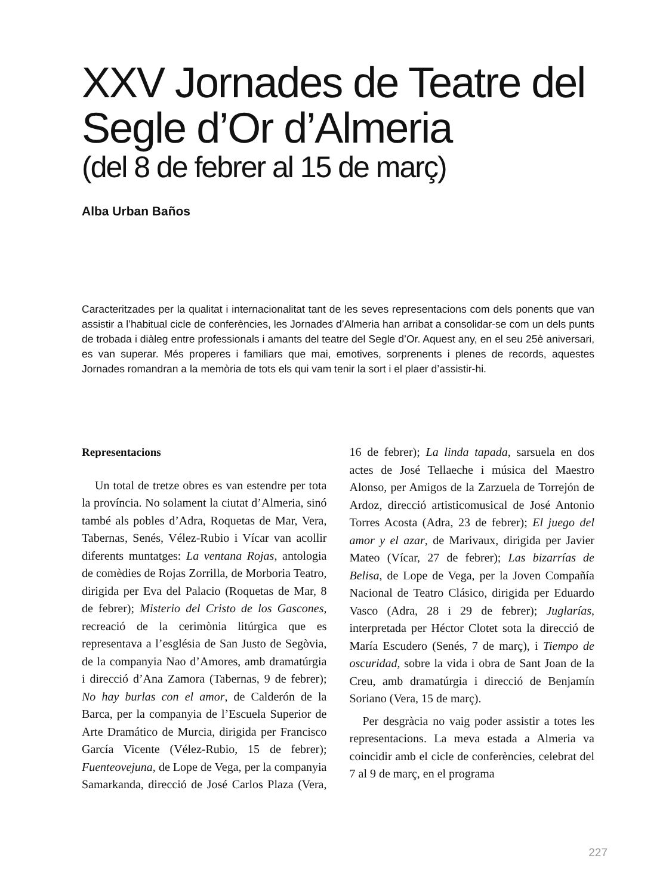XXV Jornades de Teatre del Segle d’Or d’Almeria
(del 8 de febrer al 15 de març)
Alba Urban Baños
Caracteritzades per la qualitat i internacionalitat tant de les seves representacions com dels ponents que van assistir a l’habitual cicle de conferències, les Jornades d’Almeria han arribat a consolidar-se com un dels punts de trobada i diàleg entre professionals i amants del teatre del Segle d’Or. Aquest any, en el seu 25è aniversari, es van superar. Més properes i familiars que mai, emotives, sorprenents i plenes de records, aquestes Jornades romandran a la memòria de tots els qui vam tenir la sort i el plaer d’assistir-hi.
Representacions
Un total de tretze obres es van estendre per tota la província. No solament la ciutat d’Almeria, sinó també als pobles d’Adra, Roquetas de Mar, Vera, Tabernas, Senés, Vélez-Rubio i Vícar van acollir diferents muntatges: La ventana Rojas, antologia de comèdies de Rojas Zorrilla, de Morboria Teatro, dirigida per Eva del Palacio (Roquetas de Mar, 8 de febrer); Misterio del Cristo de los Gascones, recreació de la cerimònia litúrgica que es representava a l’església de San Justo de Segòvia, de la companyia Nao d’Amores, amb dramatúrgia i direcció d’Ana Zamora (Tabernas, 9 de febrer); No hay burlas con el amor, de Calderón de la Barca, per la companyia de l’Escuela Superior de Arte Dramático de Murcia, dirigida per Francisco García Vicente (Vélez-Rubio, 15 de febrer); Fuenteovejuna, de Lope de Vega, per la companyia Samarkanda, direcció de José Carlos Plaza (Vera, 16 de febrer); La linda tapada, sarsuela en dos actes de José Tellaeche i música del Maestro Alonso, per Amigos de la Zarzuela de Torrejón de Ardoz, direcció artisticomusical de José Antonio Torres Acosta (Adra, 23 de febrer); El juego del amor y el azar, de Marivaux, dirigida per Javier Mateo (Vícar, 27 de febrer); Las bizarrías de Belisa, de Lope de Vega, per la Joven Compañía Nacional de Teatro Clásico, dirigida per Eduardo Vasco (Adra, 28 i 29 de febrer); Juglarías, interpretada per Héctor Clotet sota la direcció de María Escudero (Senés, 7 de març), i Tiempo de oscuridad, sobre la vida i obra de Sant Joan de la Creu, amb dramatúrgia i direcció de Benjamín Soriano (Vera, 15 de març).
Per desgràcia no vaig poder assistir a totes les representacions. La meva estada a Almeria va coincidir amb el cicle de conferències, celebrat del 7 al 9 de març, en el programa
227